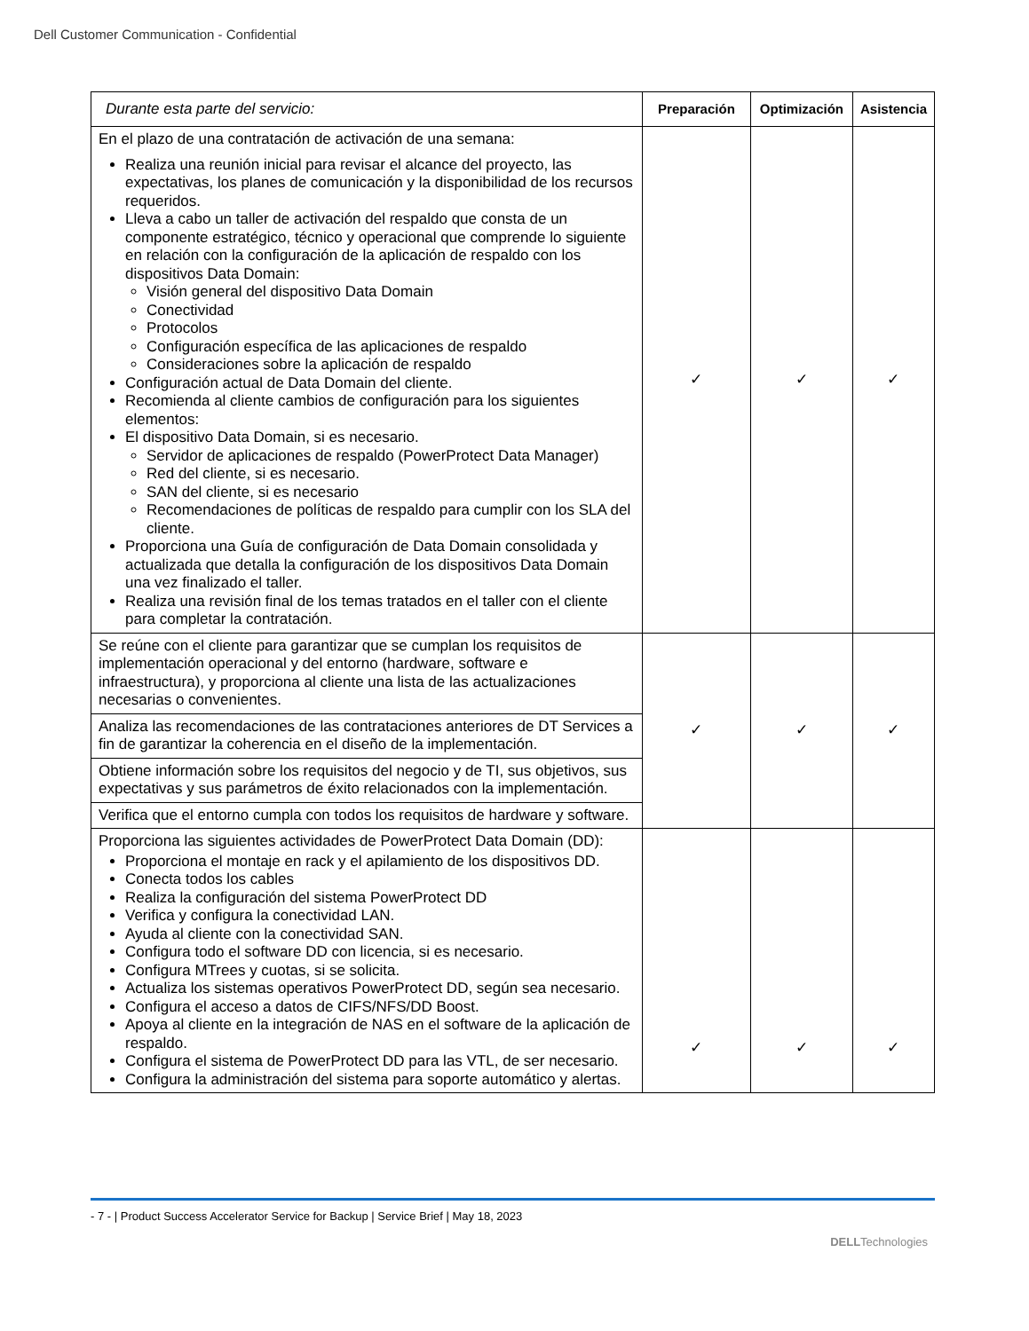Dell Customer Communication - Confidential
| Durante esta parte del servicio: | Preparación | Optimización | Asistencia |
| --- | --- | --- | --- |
| En el plazo de una contratación de activación de una semana: Realiza una reunión inicial para revisar el alcance del proyecto, las expectativas, los planes de comunicación y la disponibilidad de los recursos requeridos. Lleva a cabo un taller de activación del respaldo que consta de un componente estratégico, técnico y operacional que comprende lo siguiente en relación con la configuración de la aplicación de respaldo con los dispositivos Data Domain: Visión general del dispositivo Data Domain Conectividad Protocolos Configuración específica de las aplicaciones de respaldo Consideraciones sobre la aplicación de respaldo Configuración actual de Data Domain del cliente. Recomienda al cliente cambios de configuración para los siguientes elementos: El dispositivo Data Domain, si es necesario. Servidor de aplicaciones de respaldo (PowerProtect Data Manager) Red del cliente, si es necesario. SAN del cliente, si es necesario Recomendaciones de políticas de respaldo para cumplir con los SLA del cliente. Proporciona una Guía de configuración de Data Domain consolidada y actualizada que detalla la configuración de los dispositivos Data Domain una vez finalizado el taller. Realiza una revisión final de los temas tratados en el taller con el cliente para completar la contratación. | ✓ | ✓ | ✓ |
| Se reúne con el cliente para garantizar que se cumplan los requisitos de implementación operacional y del entorno (hardware, software e infraestructura), y proporciona al cliente una lista de las actualizaciones necesarias o convenientes. | ✓ | ✓ | ✓ |
| Analiza las recomendaciones de las contrataciones anteriores de DT Services a fin de garantizar la coherencia en el diseño de la implementación. | | | |
| Obtiene información sobre los requisitos del negocio y de TI, sus objetivos, sus expectativas y sus parámetros de éxito relacionados con la implementación. | | | |
| Verifica que el entorno cumpla con todos los requisitos de hardware y software. | | | |
| Proporciona las siguientes actividades de PowerProtect Data Domain (DD): Proporciona el montaje en rack y el apilamiento de los dispositivos DD. Conecta todos los cables Realiza la configuración del sistema PowerProtect DD Verifica y configura la conectividad LAN. Ayuda al cliente con la conectividad SAN. Configura todo el software DD con licencia, si es necesario. Configura MTrees y cuotas, si se solicita. Actualiza los sistemas operativos PowerProtect DD, según sea necesario. Configura el acceso a datos de CIFS/NFS/DD Boost. Apoya al cliente en la integración de NAS en el software de la aplicación de respaldo. Configura el sistema de PowerProtect DD para las VTL, de ser necesario. Configura la administración del sistema para soporte automático y alertas. | ✓ | ✓ | ✓ |
- 7 - | Product Success Accelerator Service for Backup | Service Brief | May 18, 2023
DELLTechnologies